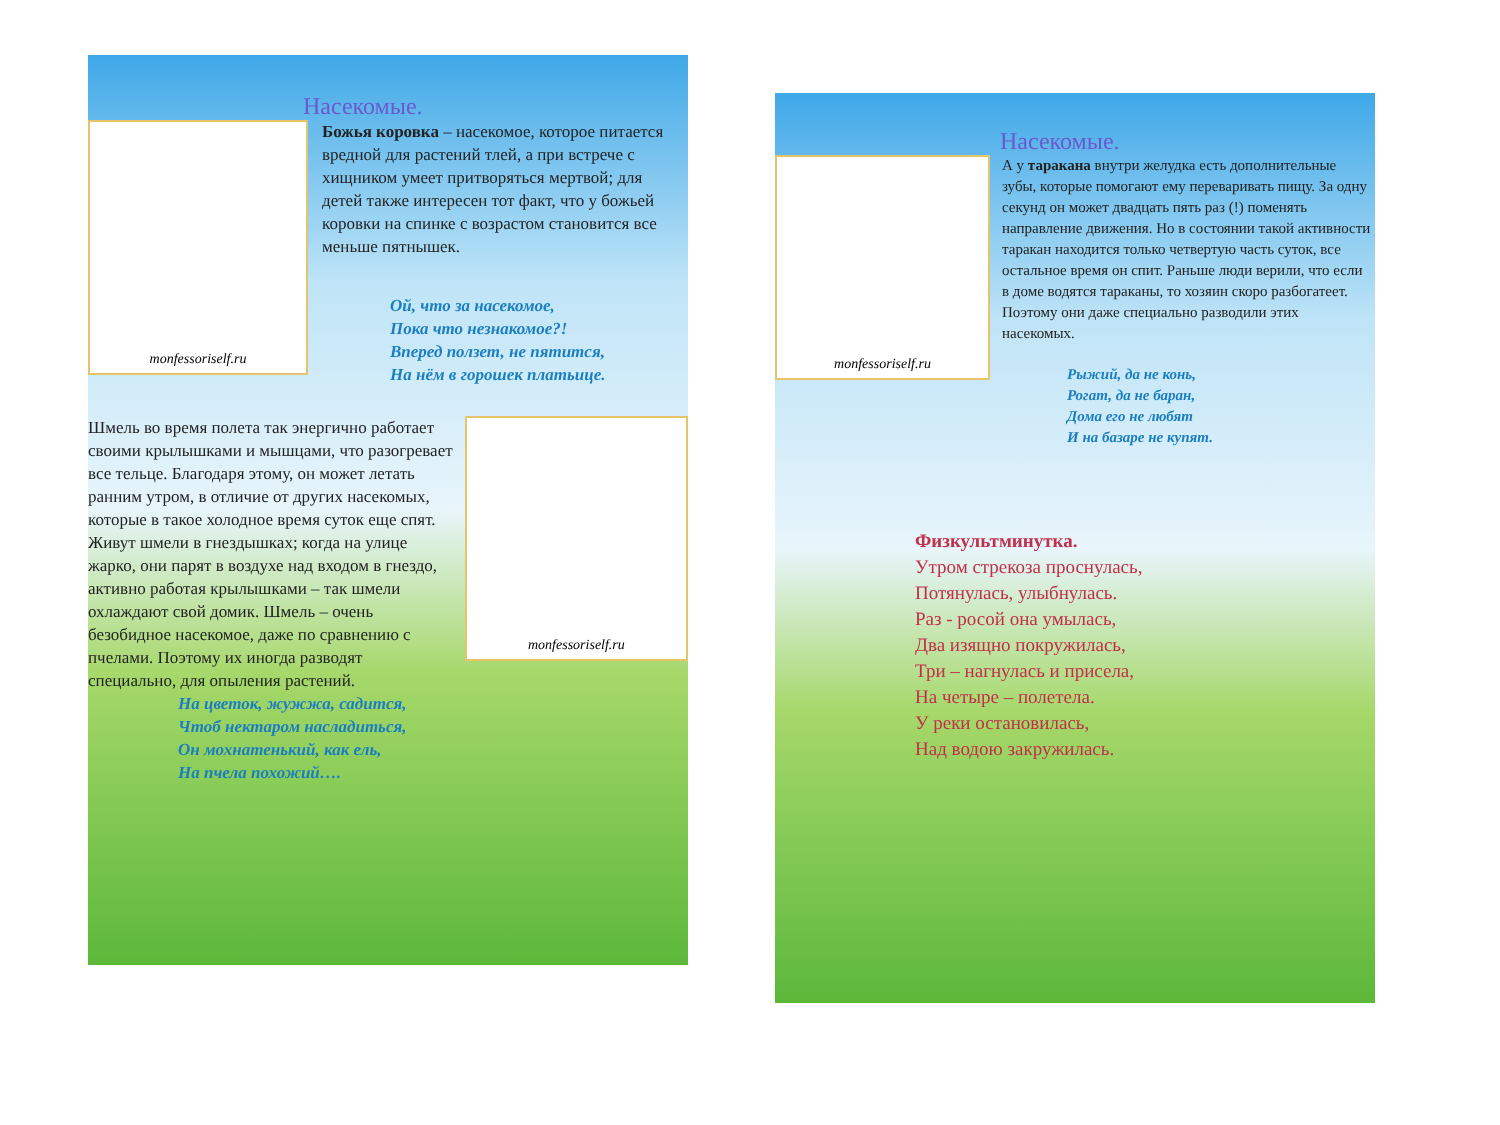Насекомые.
monfessoriself.ru
Божья коровка – насекомое, которое питается вредной для растений тлей, а при встрече с хищником умеет притворяться мертвой; для детей также интересен тот факт, что у божьей коровки на спинке с возрастом становится все меньше пятнышек.
Ой, что за насекомое,
Пока что незнакомое?!
Вперед ползет, не пятится,
На нём в горошек платьице.
Шмель во время полета так энергично работает своими крылышками и мышцами, что разогревает все тельце. Благодаря этому, он может летать ранним утром, в отличие от других насекомых, которые в такое холодное время суток еще спят. Живут шмели в гнездышках; когда на улице жарко, они парят в воздухе над входом в гнездо, активно работая крылышками – так шмели охлаждают свой домик. Шмель – очень безобидное насекомое, даже по сравнению с пчелами. Поэтому их иногда разводят специально, для опыления растений.
На цветок, жужжа, садится,
Чтоб нектаром насладиться,
Он мохнатенький, как ель,
На пчела похожий….
monfessoriself.ru
Насекомые.
monfessoriself.ru
А у таракана внутри желудка есть дополнительные зубы, которые помогают ему переваривать пищу. За одну секунд он может двадцать пять раз (!) поменять направление движения. Но в состоянии такой активности таракан находится только четвертую часть суток, все остальное время он спит. Раньше люди верили, что если в доме водятся тараканы, то хозяин скоро разбогатеет. Поэтому они даже специально разводили этих насекомых.
Рыжий, да не конь,
Рогат, да не баран,
Дома его не любят
И на базаре не купят.
Физкультминутка.
Утром стрекоза проснулась,
Потянулась, улыбнулась.
Раз - росой она умылась,
Два изящно покружилась,
Три – нагнулась и присела,
На четыре – полетела.
У реки остановилась,
Над водою закружилась.